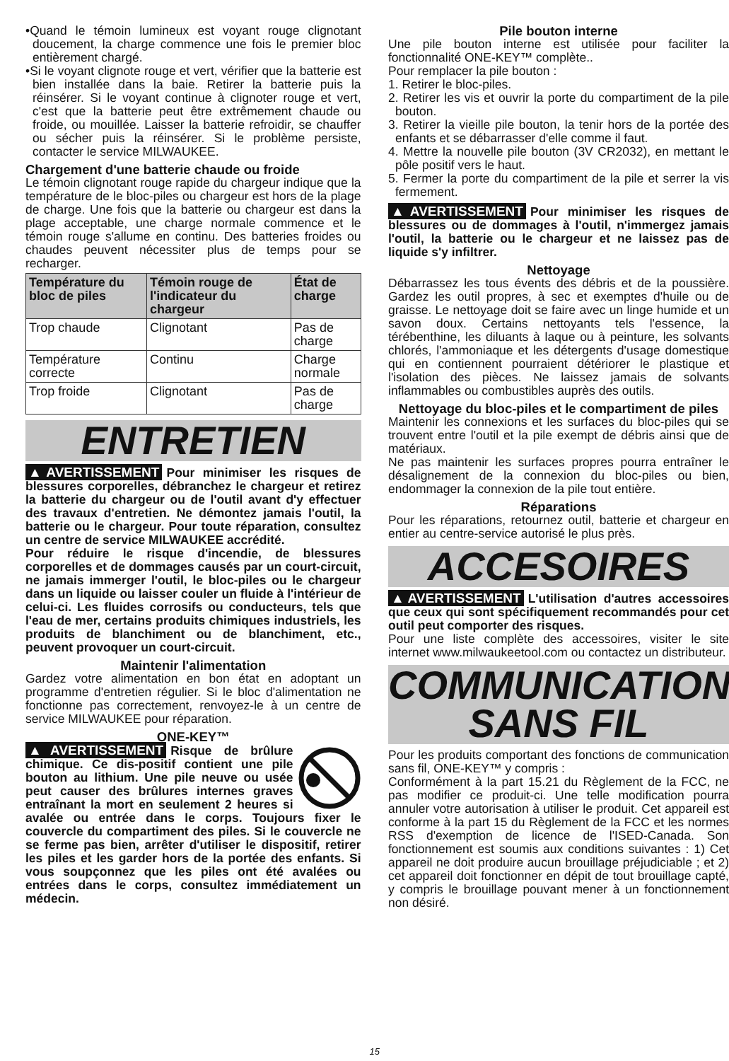•Quand le témoin lumineux est voyant rouge clignotant doucement, la charge commence une fois le premier bloc entièrement chargé.
•Si le voyant clignote rouge et vert, vérifier que la batterie est bien installée dans la baie. Retirer la batterie puis la réinsérer. Si le voyant continue à clignoter rouge et vert, c'est que la batterie peut être extrêmement chaude ou froide, ou mouillée. Laisser la batterie refroidir, se chauffer ou sécher puis la réinsérer. Si le problème persiste, contacter le service MILWAUKEE.
Chargement d'une batterie chaude ou froide
Le témoin clignotant rouge rapide du chargeur indique que la température de le bloc-piles ou chargeur est hors de la plage de charge. Une fois que la batterie ou chargeur est dans la plage acceptable, une charge normale commence et le témoin rouge s'allume en continu. Des batteries froides ou chaudes peuvent nécessiter plus de temps pour se recharger.
| Température du bloc de piles | Témoin rouge de l'indicateur du chargeur | État de charge |
| --- | --- | --- |
| Trop chaude | Clignotant | Pas de charge |
| Température correcte | Continu | Charge normale |
| Trop froide | Clignotant | Pas de charge |
ENTRETIEN
▲AVERTISSEMENT Pour minimiser les risques de blessures corporelles, débranchez le chargeur et retirez la batterie du chargeur ou de l'outil avant d'y effectuer des travaux d'entretien. Ne démontez jamais l'outil, la batterie ou le chargeur. Pour toute réparation, consultez un centre de service MILWAUKEE accrédité.
Pour réduire le risque d'incendie, de blessures corporelles et de dommages causés par un court-circuit, ne jamais immerger l'outil, le bloc-piles ou le chargeur dans un liquide ou laisser couler un fluide à l'intérieur de celui-ci. Les fluides corrosifs ou conducteurs, tels que l'eau de mer, certains produits chimiques industriels, les produits de blanchiment ou de blanchiment, etc., peuvent provoquer un court-circuit.
Maintenir l'alimentation
Gardez votre alimentation en bon état en adoptant un programme d'entretien régulier. Si le bloc d'alimentation ne fonctionne pas correctement, renvoyez-le à un centre de service MILWAUKEE pour réparation.
ONE-KEY™
▲AVERTISSEMENT Risque de brûlure chimique. Ce dis-positif contient une pile bouton au lithium. Une pile neuve ou usée peut causer des brûlures internes graves entraînant la mort en seulement 2 heures si avalée ou entrée dans le corps. Toujours fixer le couvercle du compartiment des piles. Si le couvercle ne se ferme pas bien, arrêter d'utiliser le dispositif, retirer les piles et les garder hors de la portée des enfants. Si vous soupçonnez que les piles ont été avalées ou entrées dans le corps, consultez immédiatement un médecin.
15
Pile bouton interne
Une pile bouton interne est utilisée pour faciliter la fonctionnalité ONE-KEY™ complète..
Pour remplacer la pile bouton :
1. Retirer le bloc-piles.
2. Retirer les vis et ouvrir la porte du compartiment de la pile bouton.
3. Retirer la vieille pile bouton, la tenir hors de la portée des enfants et se débarrasser d'elle comme il faut.
4. Mettre la nouvelle pile bouton (3V CR2032), en mettant le pôle positif vers le haut.
5. Fermer la porte du compartiment de la pile et serrer la vis fermement.
▲AVERTISSEMENT Pour minimiser les risques de blessures ou de dommages à l'outil, n'immergez jamais l'outil, la batterie ou le chargeur et ne laissez pas de liquide s'y infiltrer.
Nettoyage
Débarrassez les tous évents des débris et de la poussière. Gardez les outil propres, à sec et exemptes d'huile ou de graisse. Le nettoyage doit se faire avec un linge humide et un savon doux. Certains nettoyants tels l'essence, la térébenthine, les diluants à laque ou à peinture, les solvants chlorés, l'ammoniaque et les détergents d'usage domestique qui en contiennent pourraient détériorer le plastique et l'isolation des pièces. Ne laissez jamais de solvants inflammables ou combustibles auprès des outils.
Nettoyage du bloc-piles et le compartiment de piles
Maintenir les connexions et les surfaces du bloc-piles qui se trouvent entre l'outil et la pile exempt de débris ainsi que de matériaux.
Ne pas maintenir les surfaces propres pourra entraîner le désalignement de la connexion du bloc-piles ou bien, endommager la connexion de la pile tout entière.
Réparations
Pour les réparations, retournez outil, batterie et chargeur en entier au centre-service autorisé le plus près.
ACCESOIRES
▲AVERTISSEMENT L'utilisation d'autres accessoires que ceux qui sont spécifiquement recommandés pour cet outil peut comporter des risques.
Pour une liste complète des accessoires, visiter le site internet www.milwaukeetool.com ou contactez un distributeur.
COMMUNICATION
SANS FIL
Pour les produits comportant des fonctions de communication sans fil, ONE-KEY™ y compris :
Conformément à la part 15.21 du Règlement de la FCC, ne pas modifier ce produit-ci. Une telle modification pourra annuler votre autorisation à utiliser le produit. Cet appareil est conforme à la part 15 du Règlement de la FCC et les normes RSS d'exemption de licence de l'ISED-Canada. Son fonctionnement est soumis aux conditions suivantes : 1) Cet appareil ne doit produire aucun brouillage préjudiciable ; et 2) cet appareil doit fonctionner en dépit de tout brouillage capté, y compris le brouillage pouvant mener à un fonctionnement non désiré.